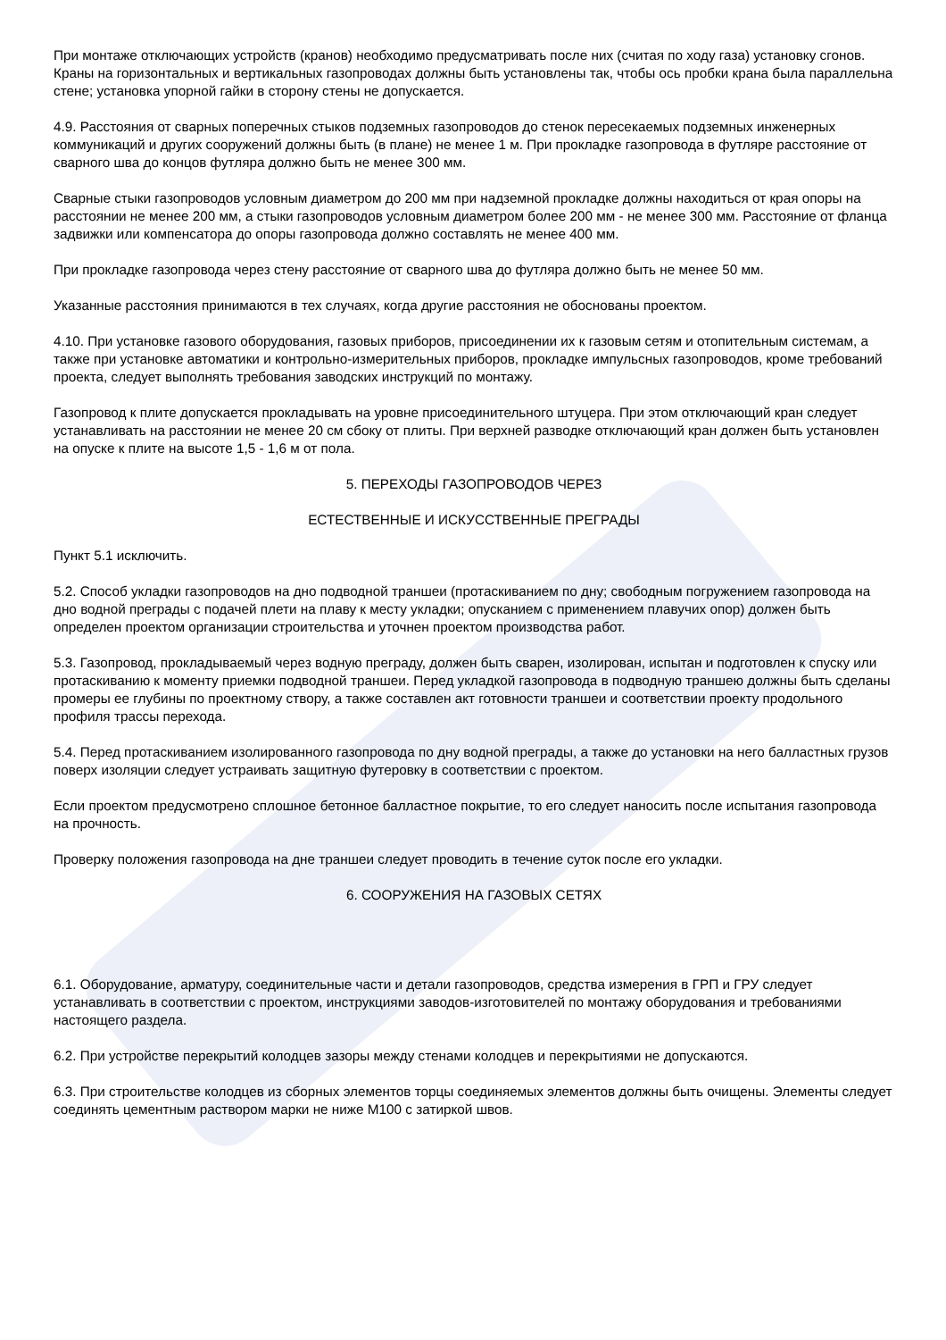При монтаже отключающих устройств (кранов) необходимо предусматривать после них (считая по ходу газа) установку сгонов. Краны на горизонтальных и вертикальных газопроводах должны быть установлены так, чтобы ось пробки крана была параллельна стене; установка упорной гайки в сторону стены не допускается.
4.9. Расстояния от сварных поперечных стыков подземных газопроводов до стенок пересекаемых подземных инженерных коммуникаций и других сооружений должны быть (в плане) не менее 1 м. При прокладке газопровода в футляре расстояние от сварного шва до концов футляра должно быть не менее 300 мм.
Сварные стыки газопроводов условным диаметром до 200 мм при надземной прокладке должны находиться от края опоры на расстоянии не менее 200 мм, а стыки газопроводов условным диаметром более 200 мм - не менее 300 мм. Расстояние от фланца задвижки или компенсатора до опоры газопровода должно составлять не менее 400 мм.
При прокладке газопровода через стену расстояние от сварного шва до футляра должно быть не менее 50 мм.
Указанные расстояния принимаются в тех случаях, когда другие расстояния не обоснованы проектом.
4.10. При установке газового оборудования, газовых приборов, присоединении их к газовым сетям и отопительным системам, а также при установке автоматики и контрольно-измерительных приборов, прокладке импульсных газопроводов, кроме требований проекта, следует выполнять требования заводских инструкций по монтажу.
Газопровод к плите допускается прокладывать на уровне присоединительного штуцера. При этом отключающий кран следует устанавливать на расстоянии не менее 20 см сбоку от плиты. При верхней разводке отключающий кран должен быть установлен на опуске к плите на высоте 1,5 - 1,6 м от пола.
5. ПЕРЕХОДЫ ГАЗОПРОВОДОВ ЧЕРЕЗ
ЕСТЕСТВЕННЫЕ И ИСКУССТВЕННЫЕ ПРЕГРАДЫ
Пункт 5.1 исключить.
5.2. Способ укладки газопроводов на дно подводной траншеи (протаскиванием по дну; свободным погружением газопровода на дно водной преграды с подачей плети на плаву к месту укладки; опусканием с применением плавучих опор) должен быть определен проектом организации строительства и уточнен проектом производства работ.
5.3. Газопровод, прокладываемый через водную преграду, должен быть сварен, изолирован, испытан и подготовлен к спуску или протаскиванию к моменту приемки подводной траншеи. Перед укладкой газопровода в подводную траншею должны быть сделаны промеры ее глубины по проектному створу, а также составлен акт готовности траншеи и соответствии проекту продольного профиля трассы перехода.
5.4. Перед протаскиванием изолированного газопровода по дну водной преграды, а также до установки на него балластных грузов поверх изоляции следует устраивать защитную футеровку в соответствии с проектом.
Если проектом предусмотрено сплошное бетонное балластное покрытие, то его следует наносить после испытания газопровода на прочность.
Проверку положения газопровода на дне траншеи следует проводить в течение суток после его укладки.
6. СООРУЖЕНИЯ НА ГАЗОВЫХ СЕТЯХ
6.1. Оборудование, арматуру, соединительные части и детали газопроводов, средства измерения в ГРП и ГРУ следует устанавливать в соответствии с проектом, инструкциями заводов-изготовителей по монтажу оборудования и требованиями настоящего раздела.
6.2. При устройстве перекрытий колодцев зазоры между стенами колодцев и перекрытиями не допускаются.
6.3. При строительстве колодцев из сборных элементов торцы соединяемых элементов должны быть очищены. Элементы следует соединять цементным раствором марки не ниже М100 с затиркой швов.